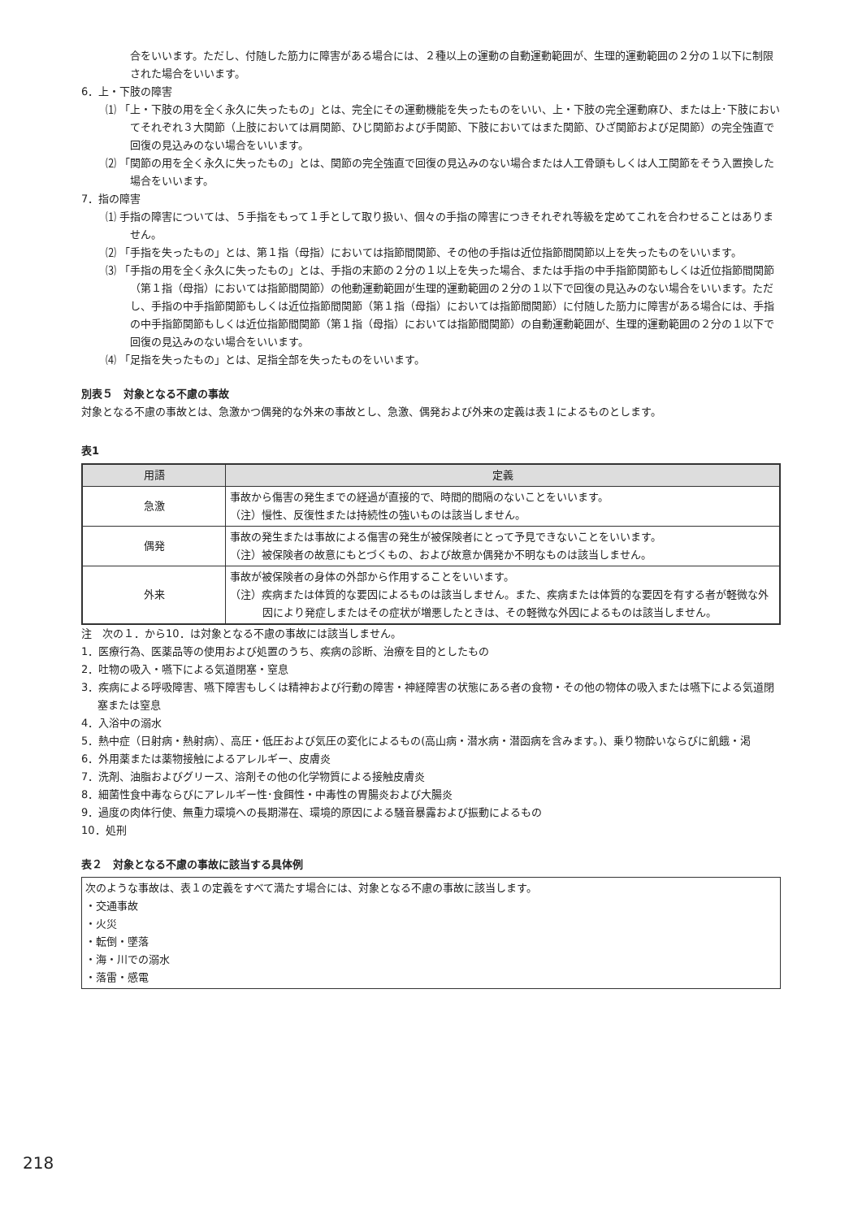合をいいます。ただし、付随した筋力に障害がある場合には、２種以上の運動の自動運動範囲が、生理的運動範囲の２分の１以下に制限された場合をいいます。
6．上・下肢の障害
⑴ 「上・下肢の用を全く永久に失ったもの」とは、完全にその運動機能を失ったものをいい、上・下肢の完全運動麻ひ、または上･下肢においてそれぞれ３大関節（上肢においては肩関節、ひじ関節および手関節、下肢においてはまた関節、ひざ関節および足関節）の完全強直で回復の見込みのない場合をいいます。
⑵ 「関節の用を全く永久に失ったもの」とは、関節の完全強直で回復の見込みのない場合または人工骨頭もしくは人工関節をそう入置換した場合をいいます。
7．指の障害
⑴ 手指の障害については、５手指をもって１手として取り扱い、個々の手指の障害につきそれぞれ等級を定めてこれを合わせることはありません。
⑵ 「手指を失ったもの」とは、第１指（母指）においては指節間関節、その他の手指は近位指節間関節以上を失ったものをいいます。
⑶ 「手指の用を全く永久に失ったもの」とは、手指の末節の２分の１以上を失った場合、または手指の中手指節関節もしくは近位指節間関節（第１指（母指）においては指節間関節）の他動運動範囲が生理的運動範囲の２分の１以下で回復の見込みのない場合をいいます。ただし、手指の中手指節関節もしくは近位指節間関節（第１指（母指）においては指節間関節）に付随した筋力に障害がある場合には、手指の中手指節関節もしくは近位指節間関節（第１指（母指）においては指節間関節）の自動運動範囲が、生理的運動範囲の２分の１以下で回復の見込みのない場合をいいます。
⑷ 「足指を失ったもの」とは、足指全部を失ったものをいいます。
別表５　対象となる不慮の事故
対象となる不慮の事故とは、急激かつ偶発的な外来の事故とし、急激、偶発および外来の定義は表１によるものとします。
表1
| 用語 | 定義 |
| --- | --- |
| 急激 | 事故から傷害の発生までの経過が直接的で、時間的間隔のないことをいいます。 （注）慢性、反復性または持続性の強いものは該当しません。 |
| 偶発 | 事故の発生または事故による傷害の発生が被保険者にとって予見できないことをいいます。 （注）被保険者の故意にもとづくもの、および故意か偶発か不明なものは該当しません。 |
| 外来 | 事故が被保険者の身体の外部から作用することをいいます。 （注）疾病または体質的な要因によるものは該当しません。また、疾病または体質的な要因を有する者が軽微な外因により発症しまたはその症状が増悪したときは、その軽微な外因によるものは該当しません。 |
注　次の１．から10．は対象となる不慮の事故には該当しません。
1．医療行為、医薬品等の使用および処置のうち、疾病の診断、治療を目的としたもの
2．吐物の吸入・嚥下による気道閉塞・窒息
3．疾病による呼吸障害、嚥下障害もしくは精神および行動の障害・神経障害の状態にある者の食物・その他の物体の吸入または嚥下による気道閉塞または窒息
4．入浴中の溺水
5．熱中症（日射病・熱射病）、高圧・低圧および気圧の変化によるもの(高山病・潜水病・潜函病を含みます。)、乗り物酔いならびに飢餓・渇
6．外用薬または薬物接触によるアレルギー、皮膚炎
7．洗剤、油脂およびグリース、溶剤その他の化学物質による接触皮膚炎
8．細菌性食中毒ならびにアレルギー性･食餌性・中毒性の胃腸炎および大腸炎
9．過度の肉体行使、無重力環境への長期滞在、環境的原因による騒音暴露および振動によるもの
10．処刑
表２　対象となる不慮の事故に該当する具体例
次のような事故は、表１の定義をすべて満たす場合には、対象となる不慮の事故に該当します。
・交通事故
・火災
・転倒・墜落
・海・川での溺水
・落雷・感電
218